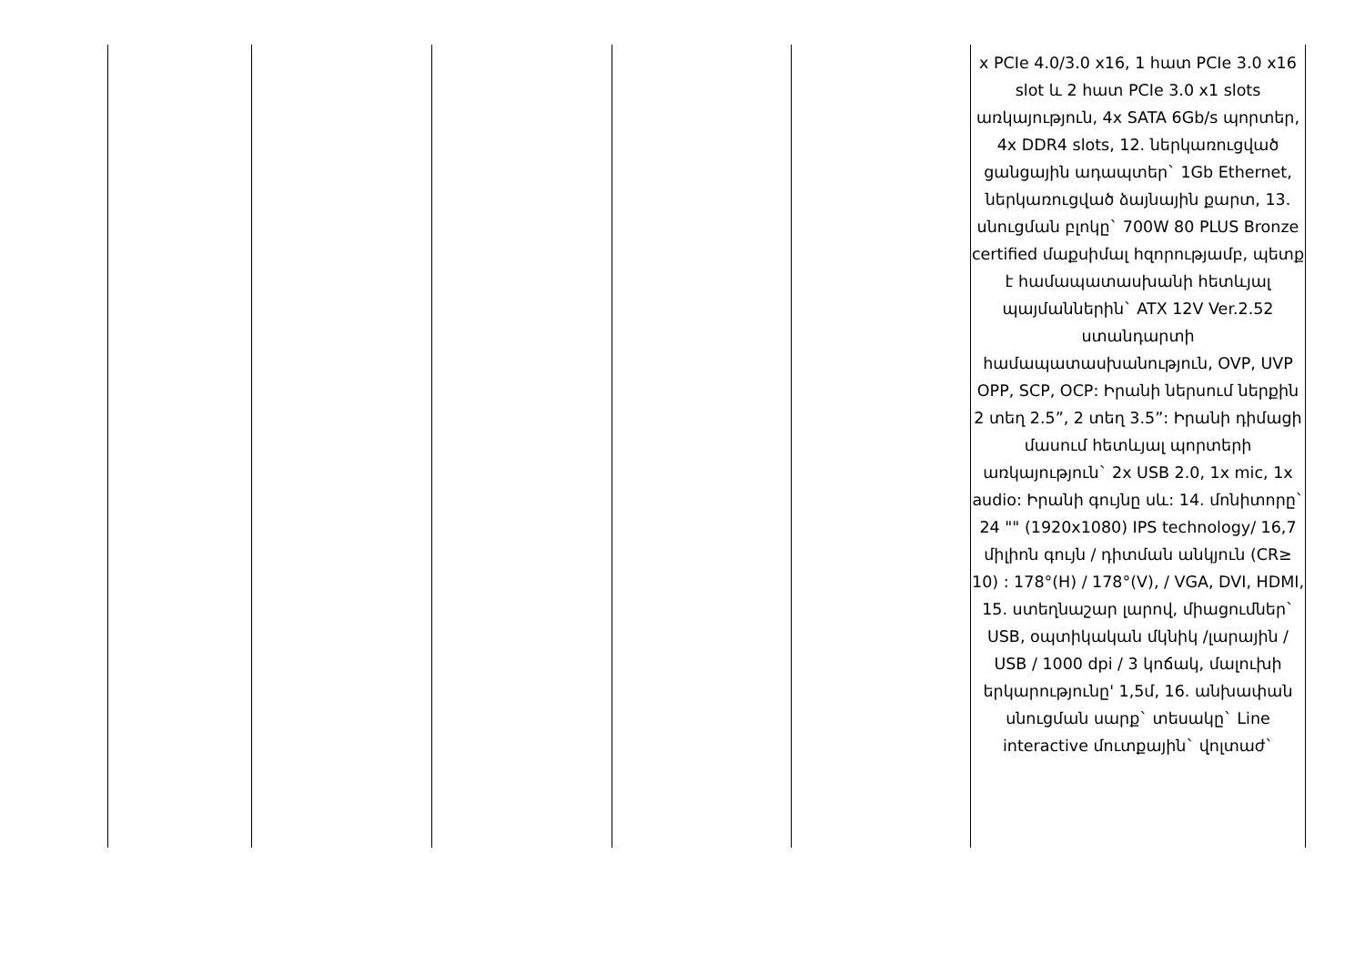| | | | | | x PCIe 4.0/3.0 x16, 1 հատ PCIe 3.0 x16 slot և 2 հատ PCIe 3.0 x1 slots առկայություն, 4x SATA 6Gb/s պորտեր, 4x DDR4 slots, 12. ներկառուցված ցանցային ադապտեր` 1Gb Ethernet, ներկառուցված ձայնային քարտ, 13. սնուցման բլոկը` 700W 80 PLUS Bronze certified մաքսիմալ հզորությամբ, պետք է համապատասխանի հետևյալ պայմաններին` ATX 12V Ver.2.52 ստանդարտի համապատասխանություն, OVP, UVP OPP, SCP, OCP: Իրանի ներսում ներքին 2 տեղ 2.5”, 2 տեղ 3.5”: Իրանի դիմացի մասում հետևյալ պորտերի առկայություն` 2x USB 2.0, 1x mic, 1x audio: Իրանի գույնը սև: 14. մոնիտորը` 24 "" (1920x1080) IPS technology/ 16,7 միլիոն գույն / դիտման անկյուն (CR≥ 10) : 178°(H) / 178°(V), / VGA, DVI, HDMI, 15. ստեղնաշար լարով, միացումներ` USB, օպտիկական մկնիկ /լարային / USB / 1000 dpi / 3 կոճակ, մալուխի երկարությունը' 1,5մ, 16. անխափան սնուցման սարք` տեսակը` Line interactive մուտքային` վոլտաժ` |